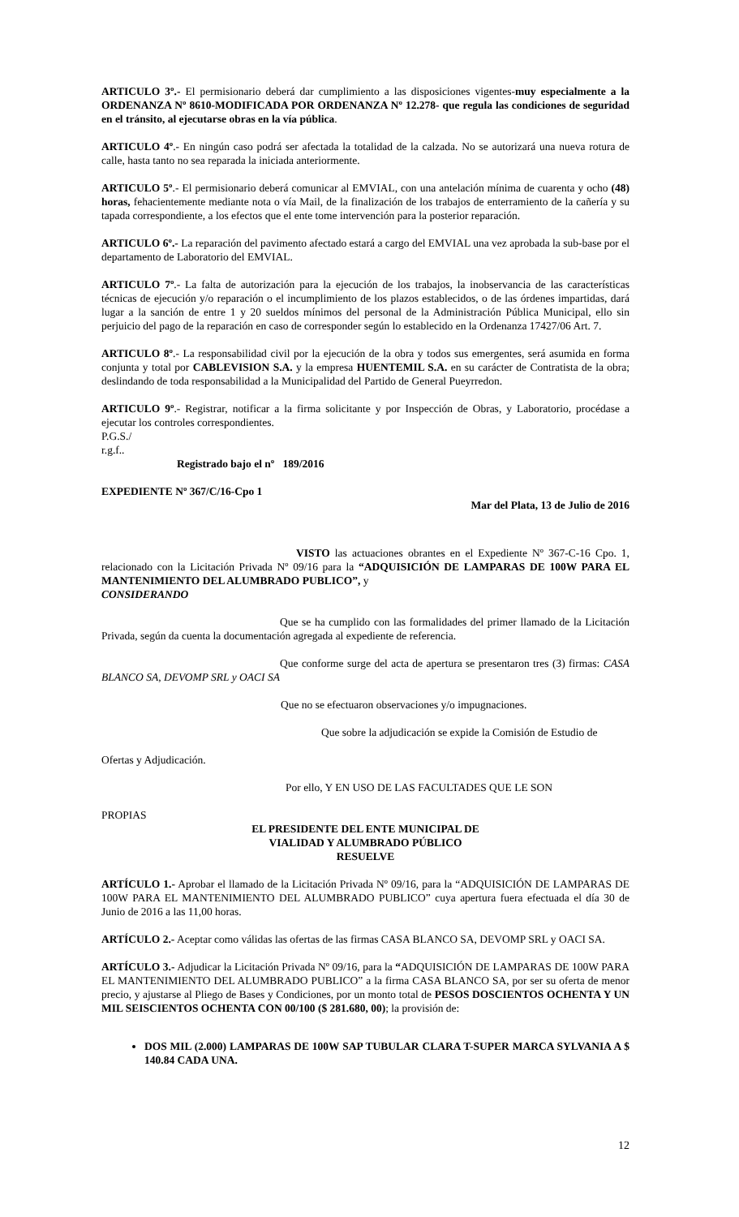ARTICULO 3º.- El permisionario deberá dar cumplimiento a las disposiciones vigentes-muy especialmente a la ORDENANZA Nº 8610-MODIFICADA POR ORDENANZA Nº 12.278- que regula las condiciones de seguridad en el tránsito, al ejecutarse obras en la vía pública.
ARTICULO 4º.- En ningún caso podrá ser afectada la totalidad de la calzada. No se autorizará una nueva rotura de calle, hasta tanto no sea reparada la iniciada anteriormente.
ARTICULO 5º.- El permisionario deberá comunicar al EMVIAL, con una antelación mínima de cuarenta y ocho (48) horas, fehacientemente mediante nota o vía Mail, de la finalización de los trabajos de enterramiento de la cañería y su tapada correspondiente, a los efectos que el ente tome intervención para la posterior reparación.
ARTICULO 6º.- La reparación del pavimento afectado estará a cargo del EMVIAL una vez aprobada la sub-base por el departamento de Laboratorio del EMVIAL.
ARTICULO 7º.- La falta de autorización para la ejecución de los trabajos, la inobservancia de las características técnicas de ejecución y/o reparación o el incumplimiento de los plazos establecidos, o de las órdenes impartidas, dará lugar a la sanción de entre 1 y 20 sueldos mínimos del personal de la Administración Pública Municipal, ello sin perjuicio del pago de la reparación en caso de corresponder según lo establecido en la Ordenanza 17427/06 Art. 7.
ARTICULO 8º.- La responsabilidad civil por la ejecución de la obra y todos sus emergentes, será asumida en forma conjunta y total por CABLEVISION S.A. y la empresa HUENTEMIL S.A. en su carácter de Contratista de la obra; deslindando de toda responsabilidad a la Municipalidad del Partido de General Pueyrredon.
ARTICULO 9º.- Registrar, notificar a la firma solicitante y por Inspección de Obras, y Laboratorio, procédase a ejecutar los controles correspondientes.
P.G.S./
r.g.f..
Registrado bajo el nº 189/2016
EXPEDIENTE Nº 367/C/16-Cpo 1
Mar del Plata, 13 de Julio de 2016
VISTO las actuaciones obrantes en el Expediente Nº 367-C-16 Cpo. 1, relacionado con la Licitación Privada Nº 09/16 para la “ADQUISICIÓN DE LAMPARAS DE 100W PARA EL MANTENIMIENTO DEL ALUMBRADO PUBLICO”, y
CONSIDERANDO
Que se ha cumplido con las formalidades del primer llamado de la Licitación Privada, según da cuenta la documentación agregada al expediente de referencia.
Que conforme surge del acta de apertura se presentaron tres (3) firmas: CASA BLANCO SA, DEVOMP SRL y OACI SA
Que no se efectuaron observaciones y/o impugnaciones.
Que sobre la adjudicación se expide la Comisión de Estudio de
Ofertas y Adjudicación.
Por ello, Y EN USO DE LAS FACULTADES QUE LE SON
PROPIAS
EL PRESIDENTE DEL ENTE MUNICIPAL DE
VIALIDAD Y ALUMBRADO PÚBLICO
RESUELVE
ARTÍCULO 1.- Aprobar el llamado de la Licitación Privada Nº 09/16, para la “ADQUISICIÓN DE LAMPARAS DE 100W PARA EL MANTENIMIENTO DEL ALUMBRADO PUBLICO” cuya apertura fuera efectuada el día 30 de Junio de 2016 a las 11,00 horas.
ARTÍCULO 2.- Aceptar como válidas las ofertas de las firmas CASA BLANCO SA, DEVOMP SRL y OACI SA.
ARTÍCULO 3.- Adjudicar la Licitación Privada Nº 09/16, para la “ADQUISICIÓN DE LAMPARAS DE 100W PARA EL MANTENIMIENTO DEL ALUMBRADO PUBLICO” a la firma CASA BLANCO SA, por ser su oferta de menor precio, y ajustarse al Pliego de Bases y Condiciones, por un monto total de PESOS DOSCIENTOS OCHENTA Y UN MIL SEISCIENTOS OCHENTA CON 00/100 ($ 281.680, 00); la provisión de:
DOS MIL (2.000) LAMPARAS DE 100W SAP TUBULAR CLARA T-SUPER MARCA SYLVANIA A $ 140.84 CADA UNA.
12